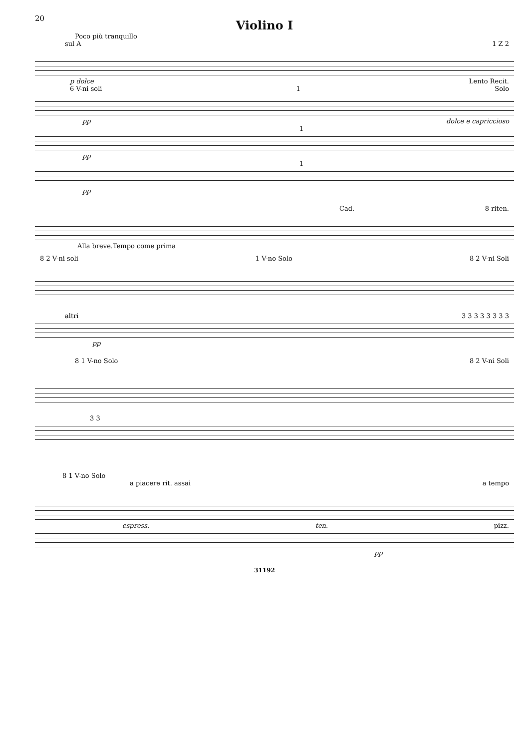20
Violino I
Poco più tranquillo
sul A 1 Z 2
p dolce Lento Recit.
6 V-ni soli 1 Solo
pp dolce e capriccioso
1
pp
1
pp
Cad. 8 riten.
Alla breve.Tempo come prima
8 2 V-ni soli 1 V-no Solo 8 2 V-ni Soli
altri 3 3 3 3 3 3 3 3
pp
8 1 V-no Solo 8 2 V-ni Soli
3 3
8 1 V-no Solo
a piacere rit. assai a tempo
espress. ten. pizz.
pp
31192